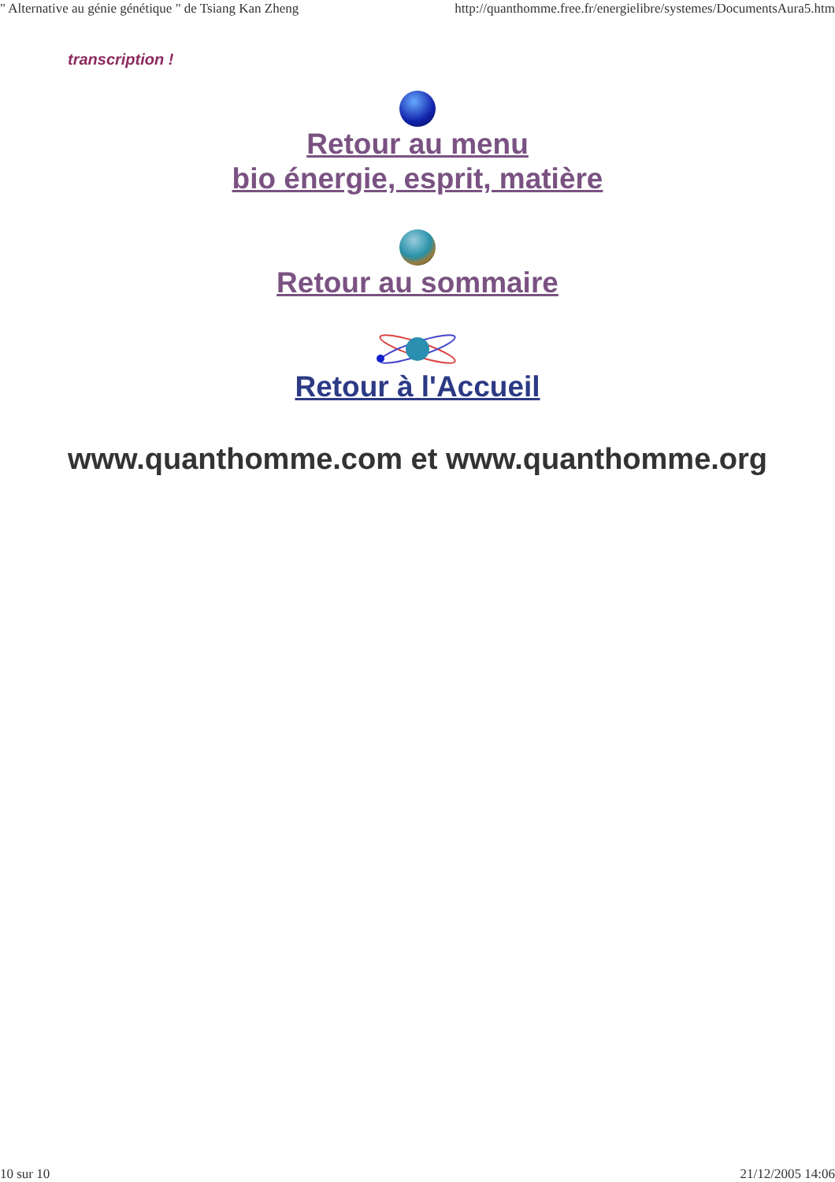" Alternative au génie génétique " de Tsiang Kan Zheng http://quanthomme.free.fr/energielibre/systemes/DocumentsAura5.htm
transcription !
Retour au menu
bio énergie, esprit, matière
Retour au sommaire
Retour à l'Accueil
www.quanthomme.com et www.quanthomme.org
10 sur 10 21/12/2005 14:06